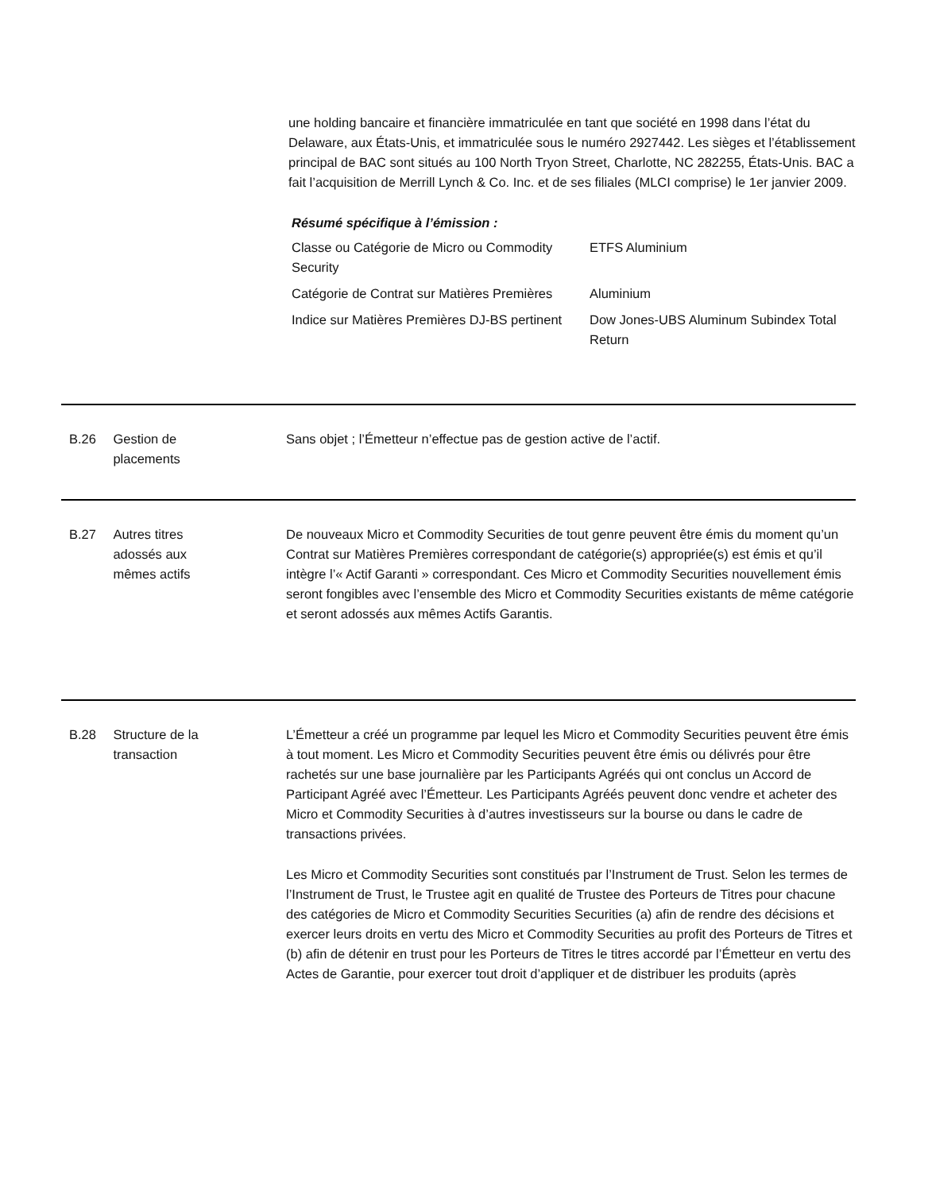une holding bancaire et financière immatriculée en tant que société en 1998 dans l’état du Delaware, aux États-Unis, et immatriculée sous le numéro 2927442. Les sièges et l’établissement principal de BAC sont situés au 100 North Tryon Street, Charlotte, NC 282255, États-Unis. BAC a fait l’acquisition de Merrill Lynch & Co. Inc. et de ses filiales (MLCI comprise) le 1er janvier 2009.
Résumé spécifique à l’émission :
| Classe ou Catégorie de Micro ou Commodity Security | ETFS Aluminium |
| Catégorie de Contrat sur Matières Premières | Aluminium |
| Indice sur Matières Premières DJ-BS pertinent | Dow Jones-UBS Aluminum Subindex Total Return |
B.26 Gestion de
placements
Sans objet ; l’Émetteur n’effectue pas de gestion active de l’actif.
B.27 Autres titres
adossés aux
mêmes actifs
De nouveaux Micro et Commodity Securities de tout genre peuvent être émis du moment qu’un Contrat sur Matières Premières correspondant de catégorie(s) appropriée(s) est émis et qu’il intègre l’« Actif Garanti » correspondant. Ces Micro et Commodity Securities nouvellement émis seront fongibles avec l’ensemble des Micro et Commodity Securities existants de même catégorie et seront adossés aux mêmes Actifs Garantis.
B.28 Structure de la
transaction
L’Émetteur a créé un programme par lequel les Micro et Commodity Securities peuvent être émis à tout moment. Les Micro et Commodity Securities peuvent être émis ou délivrés pour être rachetés sur une base journalière par les Participants Agréés qui ont conclus un Accord de Participant Agréé avec l’Émetteur. Les Participants Agréés peuvent donc vendre et acheter des Micro et Commodity Securities à d’autres investisseurs sur la bourse ou dans le cadre de transactions privées.
Les Micro et Commodity Securities sont constitués par l’Instrument de Trust. Selon les termes de l’Instrument de Trust, le Trustee agit en qualité de Trustee des Porteurs de Titres pour chacune des catégories de Micro et Commodity Securities Securities (a) afin de rendre des décisions et exercer leurs droits en vertu des Micro et Commodity Securities au profit des Porteurs de Titres et (b) afin de détenir en trust pour les Porteurs de Titres le titres accordé par l’Émetteur en vertu des Actes de Garantie, pour exercer tout droit d’appliquer et de distribuer les produits (après